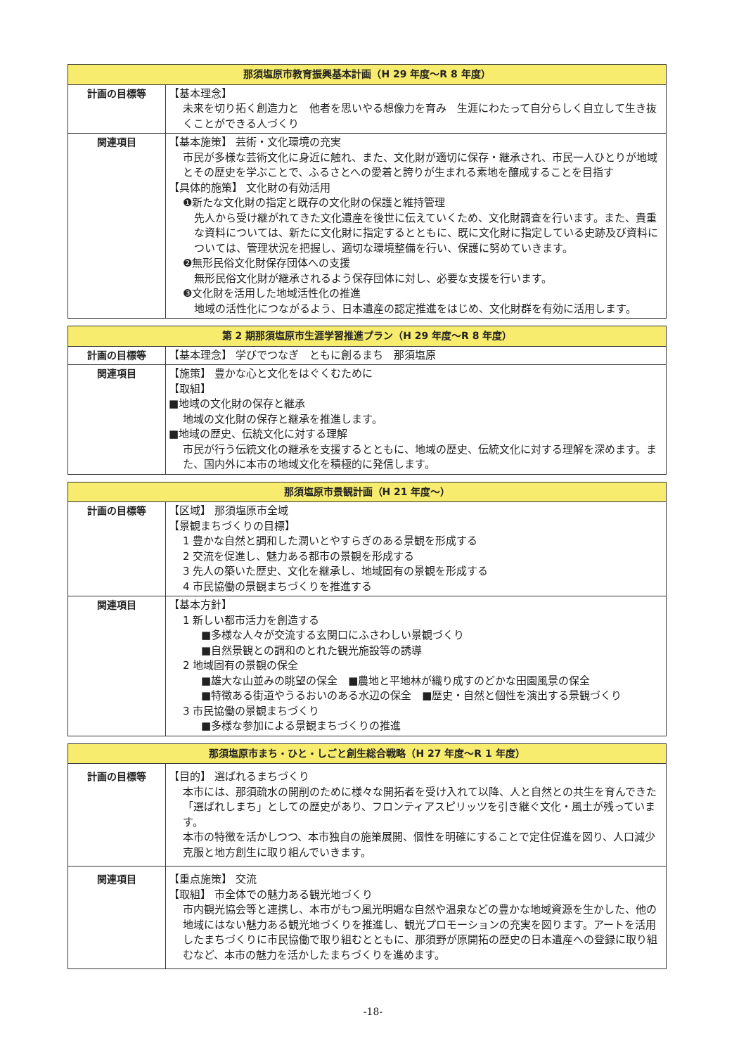| 那須塩原市教育振興基本計画（H 29 年度～R 8 年度） | |
| --- | --- |
| 計画の目標等 | 【基本理念】 未来を切り拓く創造力と 他者を思いやる想像力を育み 生涯にわたって自分らしく自立して生き抜くことができる人づくり |
| 関連項目 | 【基本施策】 芸術・文化環境の充実 市民が多様な芸術文化に身近に触れ、また、文化財が適切に保存・継承され、市民一人ひとりが地域とその歴史を学ぶことで、ふるさとへの愛着と誇りが生まれる素地を醸成することを目指す 【具体的施策】 文化財の有効活用 ❶新たな文化財の指定と既存の文化財の保護と維持管理 先人から受け継がれてきた文化遺産を後世に伝えていくため、文化財調査を行います。また、貴重な資料については、新たに文化財に指定するとともに、既に文化財に指定している史跡及び資料については、管理状況を把握し、適切な環境整備を行い、保護に努めていきます。 ❷無形民俗文化財保存団体への支援 無形民俗文化財が継承されるよう保存団体に対し、必要な支援を行います。 ❸文化財を活用した地域活性化の推進 地域の活性化につながるよう、日本遺産の認定推進をはじめ、文化財群を有効に活用します。 |
| 第 2 期那須塩原市生涯学習推進プラン（H 29 年度～R 8 年度） | |
| --- | --- |
| 計画の目標等 | 【基本理念】 学びでつなぎ ともに創るまち 那須塩原 |
| 関連項目 | 【施策】 豊かな心と文化をはぐくむために 【取組】 ■地域の文化財の保存と継承 地域の文化財の保存と継承を推進します。 ■地域の歴史、伝統文化に対する理解 市民が行う伝統文化の継承を支援するとともに、地域の歴史、伝統文化に対する理解を深めます。また、国内外に本市の地域文化を積極的に発信します。 |
| 那須塩原市景観計画（H 21 年度～） | |
| --- | --- |
| 計画の目標等 | 【区域】 那須塩原市全域 【景観まちづくりの目標】 1 豊かな自然と調和した潤いとやすらぎのある景観を形成する 2 交流を促進し、魅力ある都市の景観を形成する 3 先人の築いた歴史、文化を継承し、地域固有の景観を形成する 4 市民協働の景観まちづくりを推進する |
| 関連項目 | 【基本方針】 1 新しい都市活力を創造する ■多様な人々が交流する玄関口にふさわしい景観づくり ■自然景観との調和のとれた観光施設等の誘導 2 地域固有の景観の保全 ■雄大な山並みの眺望の保全 ■農地と平地林が織り成すのどかな田園風景の保全 ■特徴ある街道やうるおいのある水辺の保全 ■歴史・自然と個性を演出する景観づくり 3 市民協働の景観まちづくり ■多様な参加による景観まちづくりの推進 |
| 那須塩原市まち・ひと・しごと創生総合戦略（H 27 年度～R 1 年度） | |
| --- | --- |
| 計画の目標等 | 【目的】 選ばれるまちづくり 本市には、那須疏水の開削のために様々な開拓者を受け入れて以降、人と自然との共生を育んできた「選ばれしまち」としての歴史があり、フロンティアスピリッツを引き継ぐ文化・風土が残っています。 本市の特徴を活かしつつ、本市独自の施策展開、個性を明確にすることで定住促進を図り、人口減少克服と地方創生に取り組んでいきます。 |
| 関連項目 | 【重点施策】 交流 【取組】 市全体での魅力ある観光地づくり 市内観光協会等と連携し、本市がもつ風光明媚な自然や温泉などの豊かな地域資源を生かした、他の地域にはない魅力ある観光地づくりを推進し、観光プロモーションの充実を図ります。アートを活用したまちづくりに市民協働で取り組むとともに、那須野が原開拓の歴史の日本遺産への登録に取り組むなど、本市の魅力を活かしたまちづくりを進めます。 |
-18-